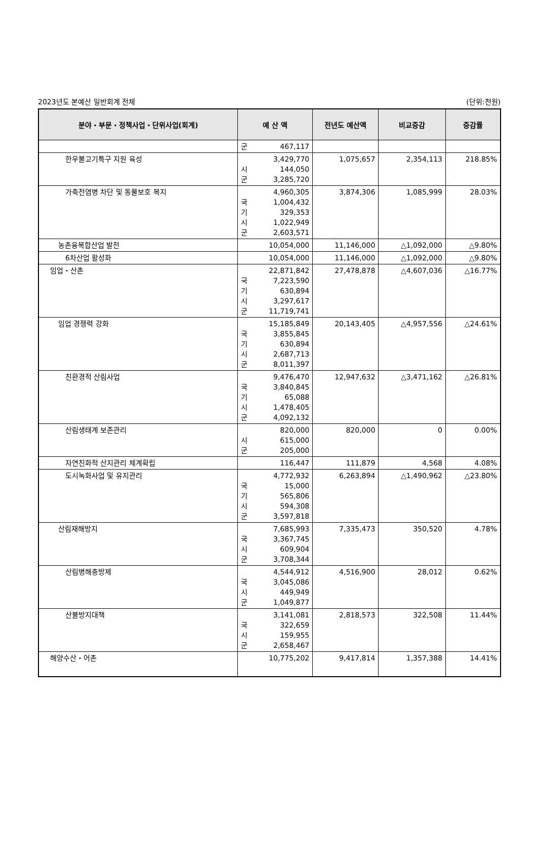2023년도 본예산 일반회계 전체 (단위:천원)
| 분야・부문・정책사업・단위사업(회계) | 예 산 액 | 전년도 예산액 | 비교증감 | 증감률 |
| --- | --- | --- | --- | --- |
| | 군 467,117 | | | |
| 한우불고기특구 지원 육성 | 3,429,770 시 144,050 군 3,285,720 | 1,075,657 | 2,354,113 | 218.85% |
| 가축전염병 차단 및 동물보호 복지 | 4,960,305 국 1,004,432 기 329,353 시 1,022,949 군 2,603,571 | 3,874,306 | 1,085,999 | 28.03% |
| 농촌융복합산업 발전 | 10,054,000 | 11,146,000 | △1,092,000 | △9.80% |
| 6차산업 활성화 | 10,054,000 | 11,146,000 | △1,092,000 | △9.80% |
| 임업・산촌 | 22,871,842 국 7,223,590 기 630,894 시 3,297,617 군 11,719,741 | 27,478,878 | △4,607,036 | △16.77% |
| 임업 경쟁력 강화 | 15,185,849 국 3,855,845 기 630,894 시 2,687,713 군 8,011,397 | 20,143,405 | △4,957,556 | △24.61% |
| 친환경적 산림사업 | 9,476,470 국 3,840,845 기 65,088 시 1,478,405 군 4,092,132 | 12,947,632 | △3,471,162 | △26.81% |
| 산림생태계 보존관리 | 820,000 시 615,000 군 205,000 | 820,000 | 0 | 0.00% |
| 자연친화적 산지관리 체계확립 | 116,447 | 111,879 | 4,568 | 4.08% |
| 도시녹화사업 및 유지관리 | 4,772,932 국 15,000 기 565,806 시 594,308 군 3,597,818 | 6,263,894 | △1,490,962 | △23.80% |
| 산림재해방지 | 7,685,993 국 3,367,745 시 609,904 군 3,708,344 | 7,335,473 | 350,520 | 4.78% |
| 산림병해충방제 | 4,544,912 국 3,045,086 시 449,949 군 1,049,877 | 4,516,900 | 28,012 | 0.62% |
| 산불방지대책 | 3,141,081 국 322,659 시 159,955 군 2,658,467 | 2,818,573 | 322,508 | 11.44% |
| 해양수산・어촌 | 10,775,202 | 9,417,814 | 1,357,388 | 14.41% |